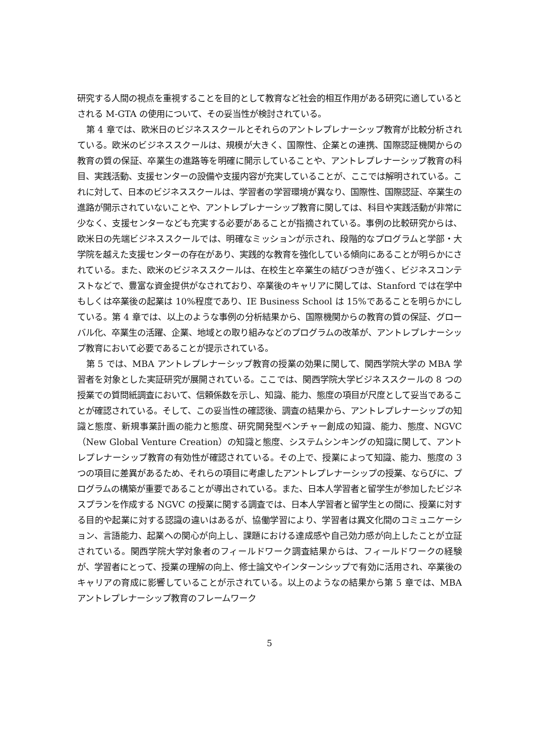研究する人間の視点を重視することを目的として教育など社会的相互作用がある研究に適しているとされる M-GTA の使用について、その妥当性が検討されている。
第 4 章では、欧米日のビジネススクールとそれらのアントレプレナーシップ教育が比較分析されている。欧米のビジネススクールは、規模が大きく、国際性、企業との連携、国際認証機関からの教育の質の保証、卒業生の進路等を明確に開示していることや、アントレプレナーシップ教育の科目、実践活動、支援センターの設備や支援内容が充実していることが、ここでは解明されている。これに対して、日本のビジネススクールは、学習者の学習環境が異なり、国際性、国際認証、卒業生の進路が開示されていないことや、アントレプレナーシップ教育に関しては、科目や実践活動が非常に少なく、支援センターなども充実する必要があることが指摘されている。事例の比較研究からは、欧米日の先端ビジネススクールでは、明確なミッションが示され、段階的なプログラムと学部・大学院を越えた支援センターの存在があり、実践的な教育を強化している傾向にあることが明らかにされている。また、欧米のビジネススクールは、在校生と卒業生の結びつきが強く、ビジネスコンテストなどで、豊富な資金提供がなされており、卒業後のキャリアに関しては、Stanford では在学中もしくは卒業後の起業は 10%程度であり、IE Business School は 15%であることを明らかにしている。第 4 章では、以上のような事例の分析結果から、国際機関からの教育の質の保証、グローバル化、卒業生の活躍、企業、地域との取り組みなどのプログラムの改革が、アントレプレナーシップ教育において必要であることが提示されている。
第 5 では、MBA アントレプレナーシップ教育の授業の効果に関して、関西学院大学の MBA 学習者を対象とした実証研究が展開されている。ここでは、関西学院大学ビジネススクールの 8 つの授業での質問紙調査において、信頼係数を示し、知識、能力、態度の項目が尺度として妥当であることが確認されている。そして、この妥当性の確認後、調査の結果から、アントレプレナーシップの知識と態度、新規事業計画の能力と態度、研究開発型ベンチャー創成の知識、能力、態度、NGVC（New Global Venture Creation）の知識と態度、システムシンキングの知識に関して、アントレプレナーシップ教育の有効性が確認されている。その上で、授業によって知識、能力、態度の 3 つの項目に差異があるため、それらの項目に考慮したアントレプレナーシップの授業、ならびに、プログラムの構築が重要であることが導出されている。また、日本人学習者と留学生が参加したビジネスプランを作成する NGVC の授業に関する調査では、日本人学習者と留学生との間に、授業に対する目的や起業に対する認識の違いはあるが、協働学習により、学習者は異文化間のコミュニケーション、言語能力、起業への関心が向上し、課題における達成感や自己効力感が向上したことが立証されている。関西学院大学対象者のフィールドワーク調査結果からは、フィールドワークの経験が、学習者にとって、授業の理解の向上、修士論文やインターンシップで有効に活用され、卒業後のキャリアの育成に影響していることが示されている。以上のようなの結果から第 5 章では、MBA アントレプレナーシップ教育のフレームワーク
5